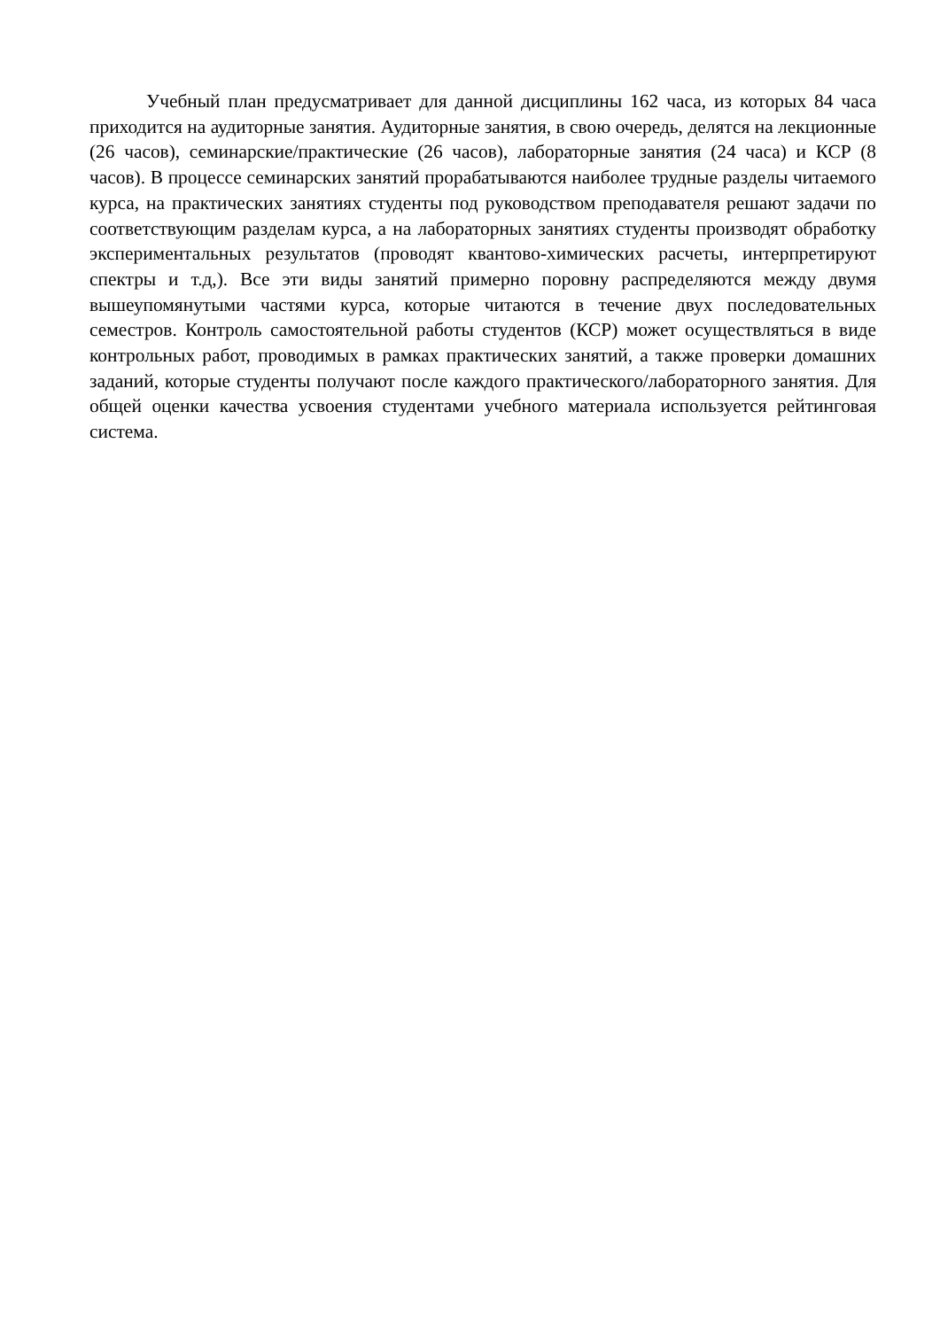Учебный план предусматривает для данной дисциплины 162 часа, из которых 84 часа приходится на аудиторные занятия. Аудиторные занятия, в свою очередь, делятся на лекционные (26 часов), семинарские/практические (26 часов), лабораторные занятия (24 часа) и КСР (8 часов). В процессе семинарских занятий прорабатываются наиболее трудные разделы читаемого курса, на практических занятиях студенты под руководством преподавателя решают задачи по соответствующим разделам курса, а на лабораторных занятиях студенты производят обработку экспериментальных результатов (проводят квантово-химических расчеты, интерпретируют спектры и т.д,). Все эти виды занятий примерно поровну распределяются между двумя вышеупомянутыми частями курса, которые читаются в течение двух последовательных семестров. Контроль самостоятельной работы студентов (КСР) может осуществляться в виде контрольных работ, проводимых в рамках практических занятий, а также проверки домашних заданий, которые студенты получают после каждого практического/лабораторного занятия. Для общей оценки качества усвоения студентами учебного материала используется рейтинговая система.